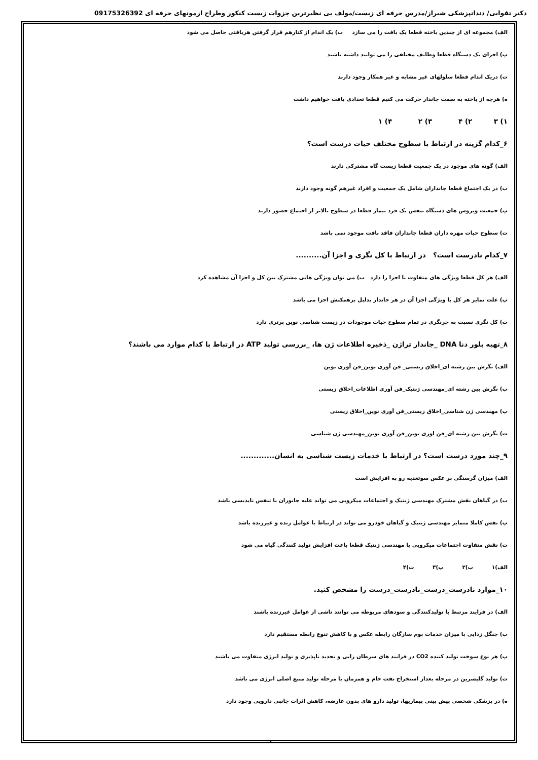دکتر تقوایی/ دندانپزشکی شیراز/مدرس حرفه ای زیست/مولف بی نظیرترین جزوات زیست کنکور وطراح ازمونهای حرفه ای 09175326392
الف) مجموعه ای از چندین یاخته قطعا یک بافت را می سازد ب) یک اندام از کنارهم قرار گرفتن هربافتی حاصل می شود
پ) اجزای یک دستگاه قطعا وظایف مختلفی را می توانند داشته باشند
ت) دریک اندام قطعا سلولهای غیر مشابه و غیر همکار وجود دارند
ه) هرچه از یاخته به سمت جاندار حرکت می کنیم قطعا تعدادی بافت خواهیم داشت
۱) ۳ ۲) ۴ ۳) ۲ ۴) ۱
۶_کدام گزینه در ارتباط با سطوح مختلف حیات درست است؟
الف) گونه های موجود در یک جمعیت قطعا زیست گاه مشترکی دارند
ب) در یک اجتماع قطعا جانداران شامل یک جمعیت و افراد غیرهم گونه وجود دارند
پ) جمعیت ویروس های دستگاه تنفس یک فرد بیمار قطعا در سطوح بالاتر از اجتماع حضور دارند
ت) سطوح حیات مهره داران قطعا جانداران فاقد بافت موجود نمی باشد
۷_کدام نادرست است؟ در ارتباط با کل نگری و اجزا آن..........
الف) هر کل قطعا ویژگی های متفاوت با اجزا را دارد ب) می توان ویژگی هایی مشترک بین کل و اجزا آن مشاهده کرد
پ) علت تمایز هر کل با ویژگی اجزا آن در هر جاندار بدلیل برهمکنش اجزا می باشد
ت) کل نگری نسبت به جزنگری در تمام سطوح حیات موجودات در زیست شناسی نوین برتری دارد
۸_تهیه بلور دنا DNA _جاندار تراژن _ذخیره اطلاعات ژن ها، _بررسی تولید ATP در ارتباط با کدام موارد می باشند؟
الف) نگرش بین رشته ای_اخلاق زیستی_ فن آوری نوین_فن آوری نوین
ب) نگرش بین رشته ای_مهندسی ژنتیک_فن آوری اطلاعات_اخلاق زیستی
پ) مهندسی ژن شناسی_اخلاق زیستی_فن آوری نوین_اخلاق زیستی
ت) نگرش بین رشته ای_فن اوری نوین_فن آوری نوین_مهندسی ژن شناسی
۹_چند مورد درست است؟ در ارتباط با خدمات زیست شناسی به انسان.............
الف) میزان گرسنگی بر عکس سوتغذیه رو به افزایش است
ب) در گیاهان نقش مشترک مهندسی ژنتیک و اجتماعات میکروبی می تواند علیه جانوران با تنفس نایدیسی باشد
پ) نقش کاملا متمایز مهندسی ژنتیک و گیاهان خودرو می تواند در ارتباط با عوامل زنده و غیرزنده باشد
ت) نقش متفاوت اجتماعات میکروبی با مهندسی ژنتیک قطعا باعث افزایش تولید کنندگی گیاه می شود
الف)۱ ب)۲ پ)۳ ت)۴
۱۰_موارد نادرست_درست_نادرست_درست را مشخص کنید.
الف) در فرایند مرتبط با تولیدکنندگی و سودهای مربوطه می توانند ناشی از عوامل غیرزنده باشند
ب) جنگل زدایی با میزان خدمات بوم سازگان رابطه عکس و با کاهش تنوع رابطه مستقیم دارد
پ) هر نوع سوخت تولید کننده CO2 در فرایند های سرطان زایی و تجدید ناپذیری و تولید انرژی متفاوت می باشند
ت) تولید گلیسرین در مرحله بعداز استخراج نفت خام و همزمان با مرحله تولید منبع اصلی انرژی می باشد
ه) در پزشکی شخصی پیش بینی بیماریها، تولید دارو های بدون عارضه، کاهش اثرات جانبی دارویی وجود دارد
۲۶